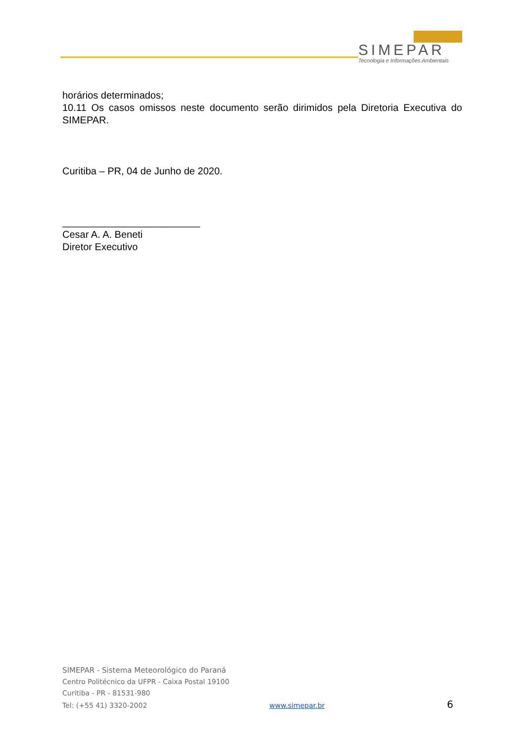SIMEPAR
Tecnologia e Informações Ambientais
horários determinados;
10.11 Os casos omissos neste documento serão dirimidos pela Diretoria Executiva do SIMEPAR.
Curitiba – PR, 04 de Junho de 2020.
_________________________
Cesar A. A. Beneti
Diretor Executivo
SIMEPAR - Sistema Meteorológico do Paraná
Centro Politécnico da UFPR - Caixa Postal 19100
Curitiba - PR - 81531-980
Tel: (+55 41) 3320-2002 www.simepar.br 6